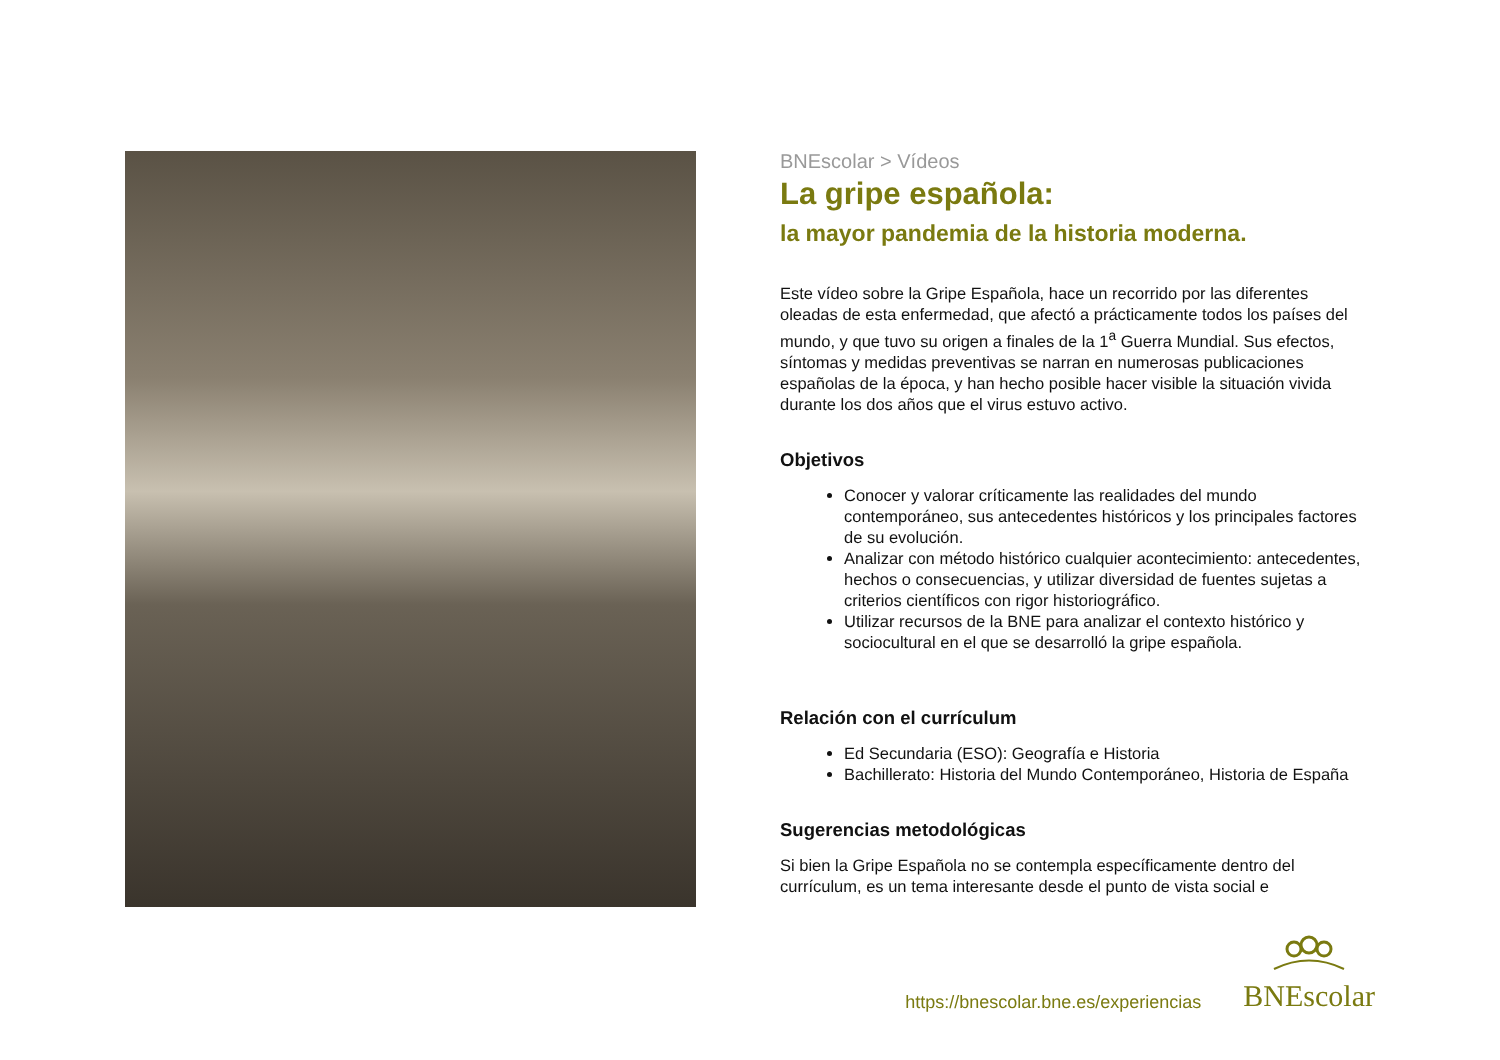BNEscolar > Vídeos
La gripe española:
la mayor pandemia de la historia moderna.
Este vídeo sobre la Gripe Española, hace un recorrido por las diferentes oleadas de esta enfermedad, que afectó a prácticamente todos los países del mundo, y que tuvo su origen a finales de la 1<sup>a</sup> Guerra Mundial. Sus efectos, síntomas y medidas preventivas se narran en numerosas publicaciones españolas de la época, y han hecho posible hacer visible la situación vivida durante los dos años que el virus estuvo activo.
Objetivos
Conocer y valorar críticamente las realidades del mundo contemporáneo, sus antecedentes históricos y los principales factores de su evolución.
Analizar con método histórico cualquier acontecimiento: antecedentes, hechos o consecuencias, y utilizar diversidad de fuentes sujetas a criterios científicos con rigor historiográfico.
Utilizar recursos de la BNE para analizar el contexto histórico y sociocultural en el que se desarrolló la gripe española.
Relación con el currículum
Ed Secundaria (ESO): Geografía e Historia
Bachillerato: Historia del Mundo Contemporáneo, Historia de España
Sugerencias metodológicas
Si bien la Gripe Española no se contempla específicamente dentro del currículum, es un tema interesante desde el punto de vista social e
https://bnescolar.bne.es/experiencias
BNEscolar